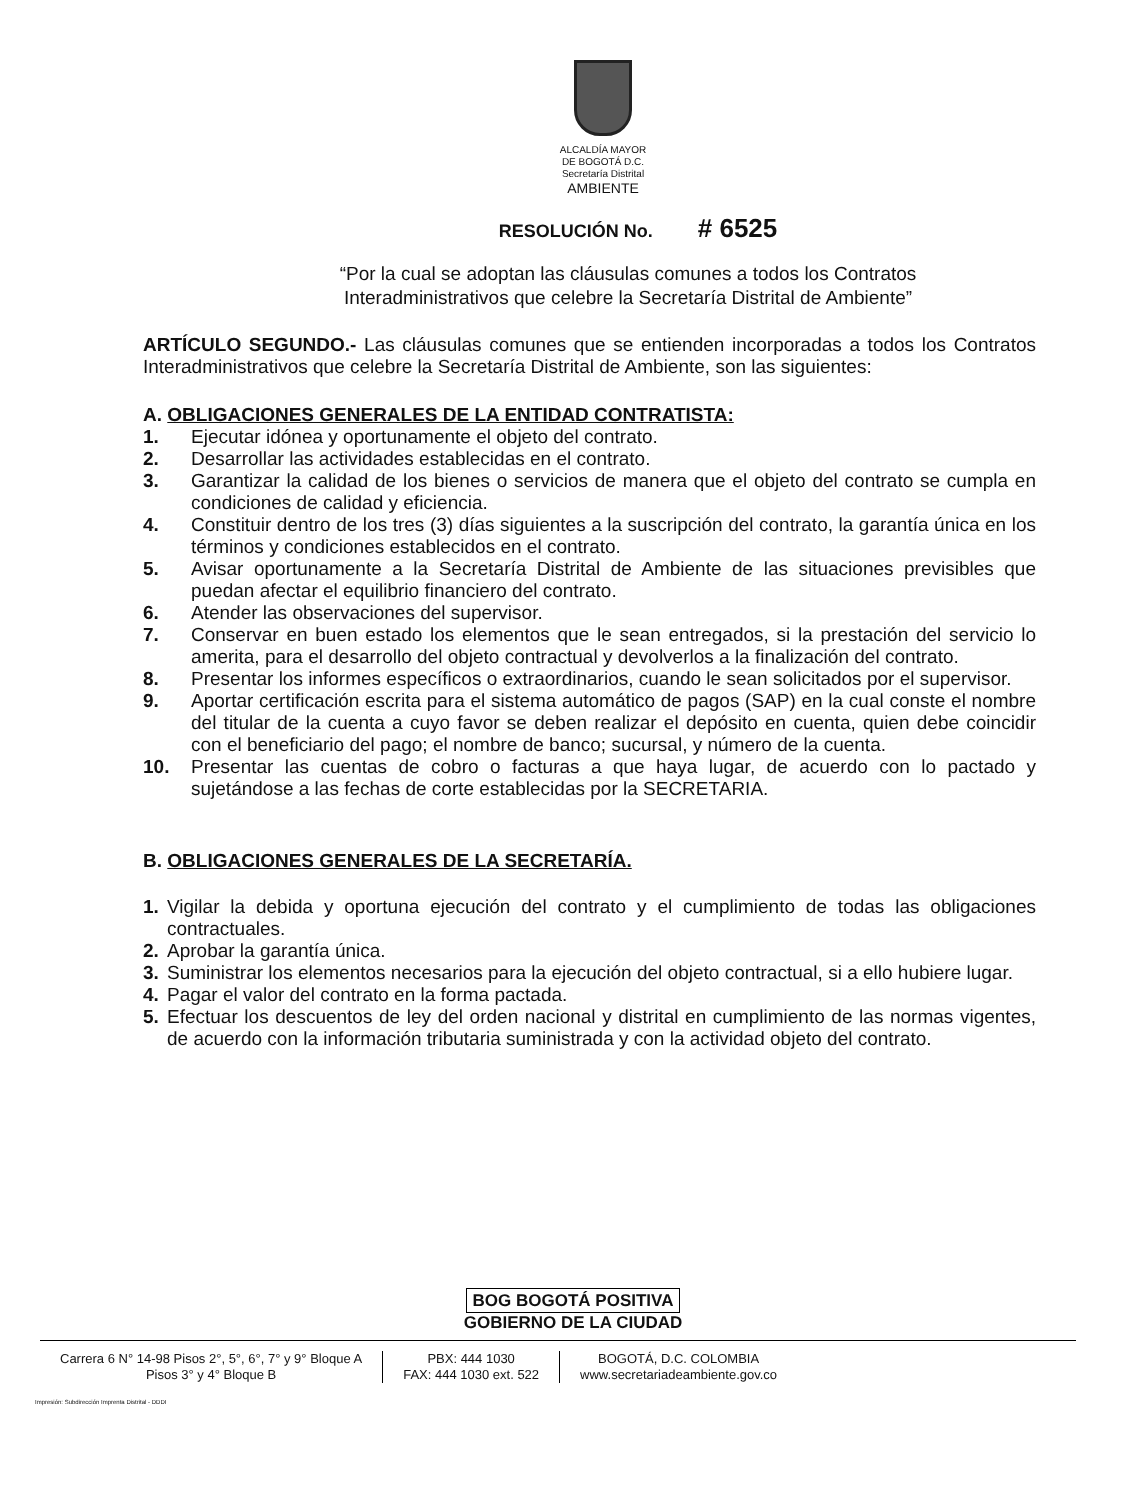ALCALDÍA MAYOR
DE BOGOTÁ D.C.
Secretaría Distrital
AMBIENTE
RESOLUCIÓN No. # 6525
“Por la cual se adoptan las cláusulas comunes a todos los Contratos
Interadministrativos que celebre la Secretaría Distrital de Ambiente”
ARTÍCULO SEGUNDO.- Las cláusulas comunes que se entienden incorporadas a todos los Contratos Interadministrativos que celebre la Secretaría Distrital de Ambiente, son las siguientes:
A. OBLIGACIONES GENERALES DE LA ENTIDAD CONTRATISTA:
1. Ejecutar idónea y oportunamente el objeto del contrato.
2. Desarrollar las actividades establecidas en el contrato.
3. Garantizar la calidad de los bienes o servicios de manera que el objeto del contrato se cumpla en condiciones de calidad y eficiencia.
4. Constituir dentro de los tres (3) días siguientes a la suscripción del contrato, la garantía única en los términos y condiciones establecidos en el contrato.
5. Avisar oportunamente a la Secretaría Distrital de Ambiente de las situaciones previsibles que puedan afectar el equilibrio financiero del contrato.
6. Atender las observaciones del supervisor.
7. Conservar en buen estado los elementos que le sean entregados, si la prestación del servicio lo amerita, para el desarrollo del objeto contractual y devolverlos a la finalización del contrato.
8. Presentar los informes específicos o extraordinarios, cuando le sean solicitados por el supervisor.
9. Aportar certificación escrita para el sistema automático de pagos (SAP) en la cual conste el nombre del titular de la cuenta a cuyo favor se deben realizar el depósito en cuenta, quien debe coincidir con el beneficiario del pago; el nombre de banco; sucursal, y número de la cuenta.
10. Presentar las cuentas de cobro o facturas a que haya lugar, de acuerdo con lo pactado y sujetándose a las fechas de corte establecidas por la SECRETARIA.
B. OBLIGACIONES GENERALES DE LA SECRETARÍA.
1. Vigilar la debida y oportuna ejecución del contrato y el cumplimiento de todas las obligaciones contractuales.
2. Aprobar la garantía única.
3. Suministrar los elementos necesarios para la ejecución del objeto contractual, si a ello hubiere lugar.
4. Pagar el valor del contrato en la forma pactada.
5. Efectuar los descuentos de ley del orden nacional y distrital en cumplimiento de las normas vigentes, de acuerdo con la información tributaria suministrada y con la actividad objeto del contrato.
BOG BOGOTÁ POSITIVA
GOBIERNO DE LA CIUDAD
Carrera 6 N° 14-98 Pisos 2°, 5°, 6°, 7° y 9° Bloque A
Pisos 3° y 4° Bloque B
PBX: 444 1030
FAX: 444 1030 ext. 522
BOGOTÁ, D.C. COLOMBIA
www.secretariadeambiente.gov.co
Impresión: Subdirección Imprenta Distrital - DDDI